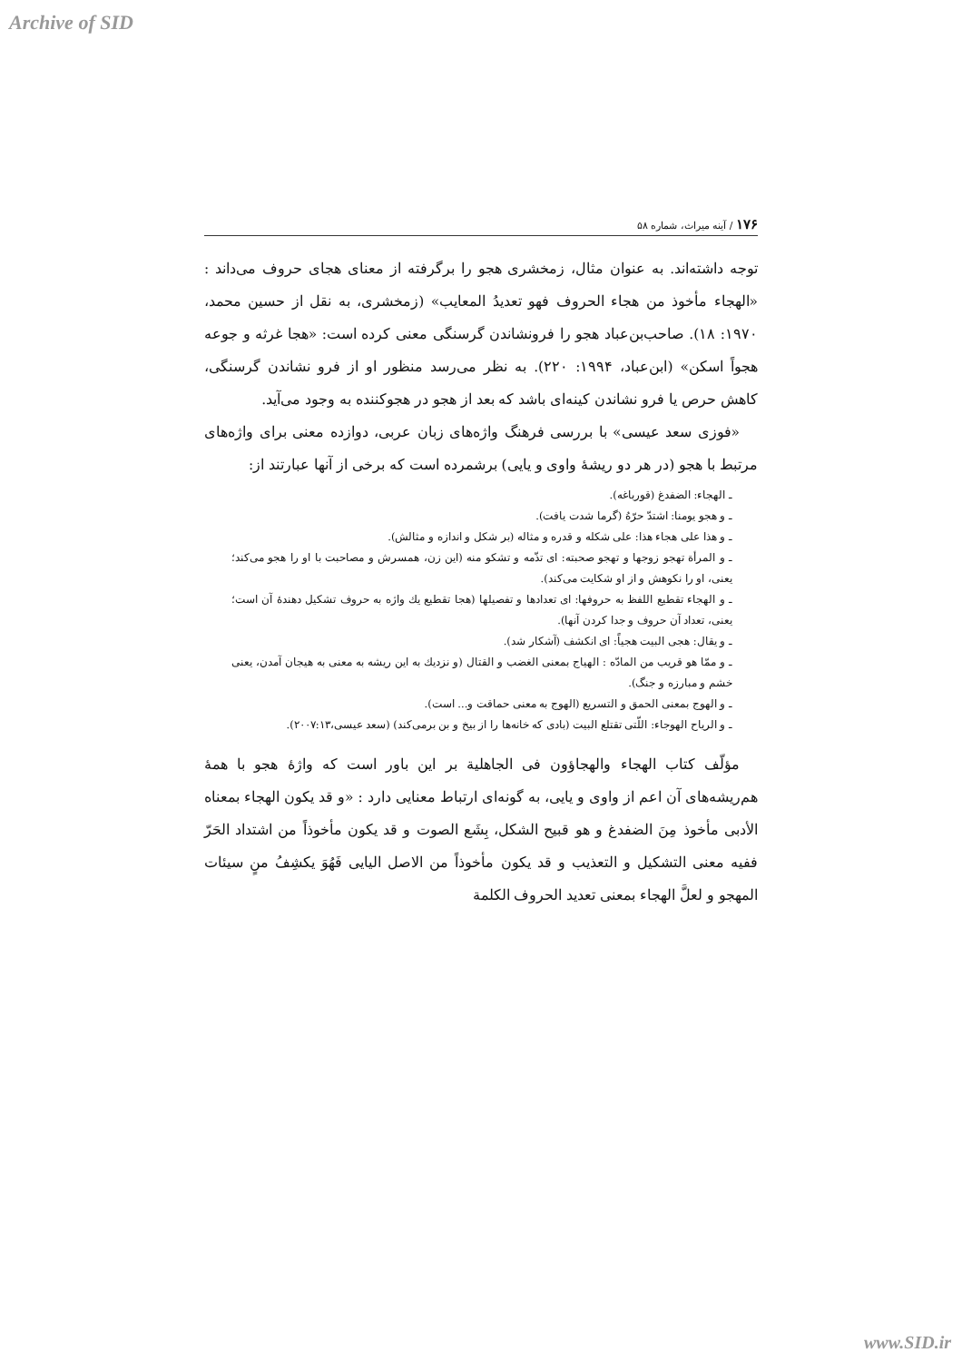Archive of SID
۱۷۶ / آینه میراث، شماره ۵۸
توجه داشته‌اند. به عنوان مثال، زمخشری هجو را برگرفته از معنای هجای حروف می‌داند : «الهجاء مأخوذ من هجاء الحروف فهو تعدیدُ المعایب» (زمخشری، به نقل از حسین محمد، ۱۹۷۰: ۱۸). صاحب‌بن‌عباد هجو را فرونشاندن گرسنگی معنی کرده است: «هجا غرثه و جوعه هجواً اسکن» (ابن‌عباد، ۱۹۹۴: ۲۲۰). به نظر می‌رسد منظور او از فرو نشاندن گرسنگی، کاهش حرص یا فرو نشاندن کینه‌ای باشد که بعد از هجو در هجوکننده به وجود می‌آید.
«فوزی سعد عیسی» با بررسی فرهنگ واژه‌های زبان عربی، دوازده معنی برای واژه‌های مرتبط با هجو (در هر دو ریشهٔ واوی و یایی) برشمرده است که برخی از آنها عبارتند از:
ـ الهجاء: الضفدغ (قورباغه).
ـ و هجو یومنا: اشتدّ حرّهُ (گرما شدت یافت).
ـ و هذا علی هجاء هذا: علی شکله و قدره و مثاله (بر شکل و اندازه و مثالش).
ـ و المرأة تهجو زوجها و تهجو صحبته: ای تذّمه و تشکو منه (این زن، همسرش و مصاحبت با او را هجو می‌کند؛ یعنی، او را نکوهش و از او شکایت می‌کند).
ـ و الهجاء تقطیع اللفظ به حروفها: ای تعدادها و تفصیلها (هجا تقطیع یك واژه به حروف تشکیل دهندهٔ آن است؛ یعنی، تعداد آن حروف و جدا کردن آنها).
ـ و یقال: هجی البیت هجیاً: ای انکشف (آشکار شد).
ـ و ممّا هو قریب من المادّه : الهیاج بمعنی الغضب و القتال (و نزدیك به این ریشه به معنی به هیجان آمدن، یعنی خشم و مبارزه و جنگ).
ـ و الهوج بمعنی الحمق و التسریع (الهوج به معنی حماقت و... است).
ـ و الریاح الهوجاء: اللّتی تقتلع البیت (بادی که خانه‌ها را از بیخ و بن برمی‌کند) (سعد عیسی،۲۰۰۷:۱۳).
مؤلّف کتاب الهجاء والهجاؤون فی الجاهلیة بر این باور است که واژهٔ هجو با همهٔ هم‌ریشه‌های آن اعم از واوی و یایی، به گونه‌ای ارتباط معنایی دارد : «و قد یکون الهجاء بمعناه الأدبی مأخوذ مِنَ الضفدغ و هو قبیح الشکل، بِشَع الصوت و قد یکون مأخوذاً من اشتداد الحَرّ ففیه معنی التشکیل و التعذیب و قد یکون مأخوذاً من الاصل الیایی فَهُوَ یکشِفُ منٍ سیئات المهجو و لعلَّ الهجاء بمعنی تعدید الحروف الکلمة
www.SID.ir